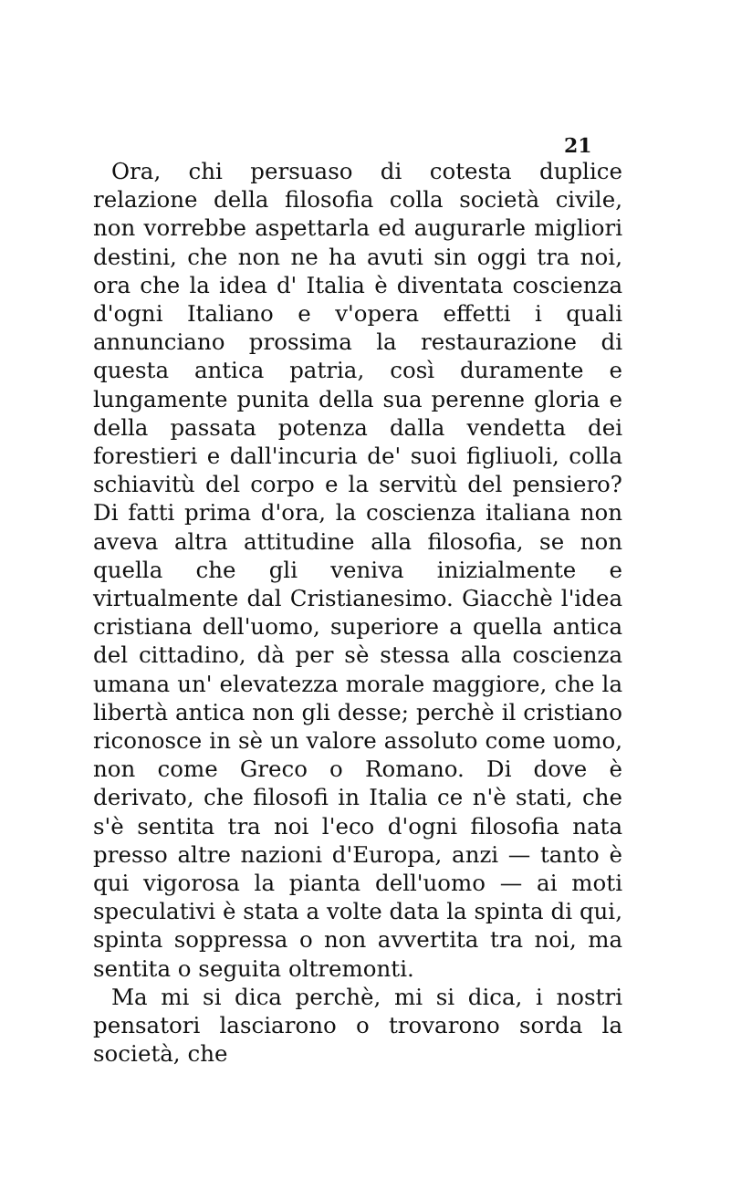21
Ora, chi persuaso di cotesta duplice relazione della filosofia colla società civile, non vorrebbe aspettarla ed augurarle migliori destini, che non ne ha avuti sin oggi tra noi, ora che la idea d' Italia è diventata coscienza d'ogni Italiano e v'opera effetti i quali annunciano prossima la restaurazione di questa antica patria, così duramente e lungamente punita della sua perenne gloria e della passata potenza dalla vendetta dei forestieri e dall'incuria de' suoi figliuoli, colla schiavitù del corpo e la servitù del pensiero? Di fatti prima d'ora, la coscienza italiana non aveva altra attitudine alla filosofia, se non quella che gli veniva inizialmente e virtualmente dal Cristianesimo. Giacchè l'idea cristiana dell'uomo, superiore a quella antica del cittadino, dà per sè stessa alla coscienza umana un' elevatezza morale maggiore, che la libertà antica non gli desse; perchè il cristiano riconosce in sè un valore assoluto come uomo, non come Greco o Romano. Di dove è derivato, che filosofi in Italia ce n'è stati, che s'è sentita tra noi l'eco d'ogni filosofia nata presso altre nazioni d'Europa, anzi — tanto è qui vigorosa la pianta dell'uomo — ai moti speculativi è stata a volte data la spinta di qui, spinta soppressa o non avvertita tra noi, ma sentita o seguita oltremonti.
Ma mi si dica perchè, mi si dica, i nostri pensatori lasciarono o trovarono sorda la società, che